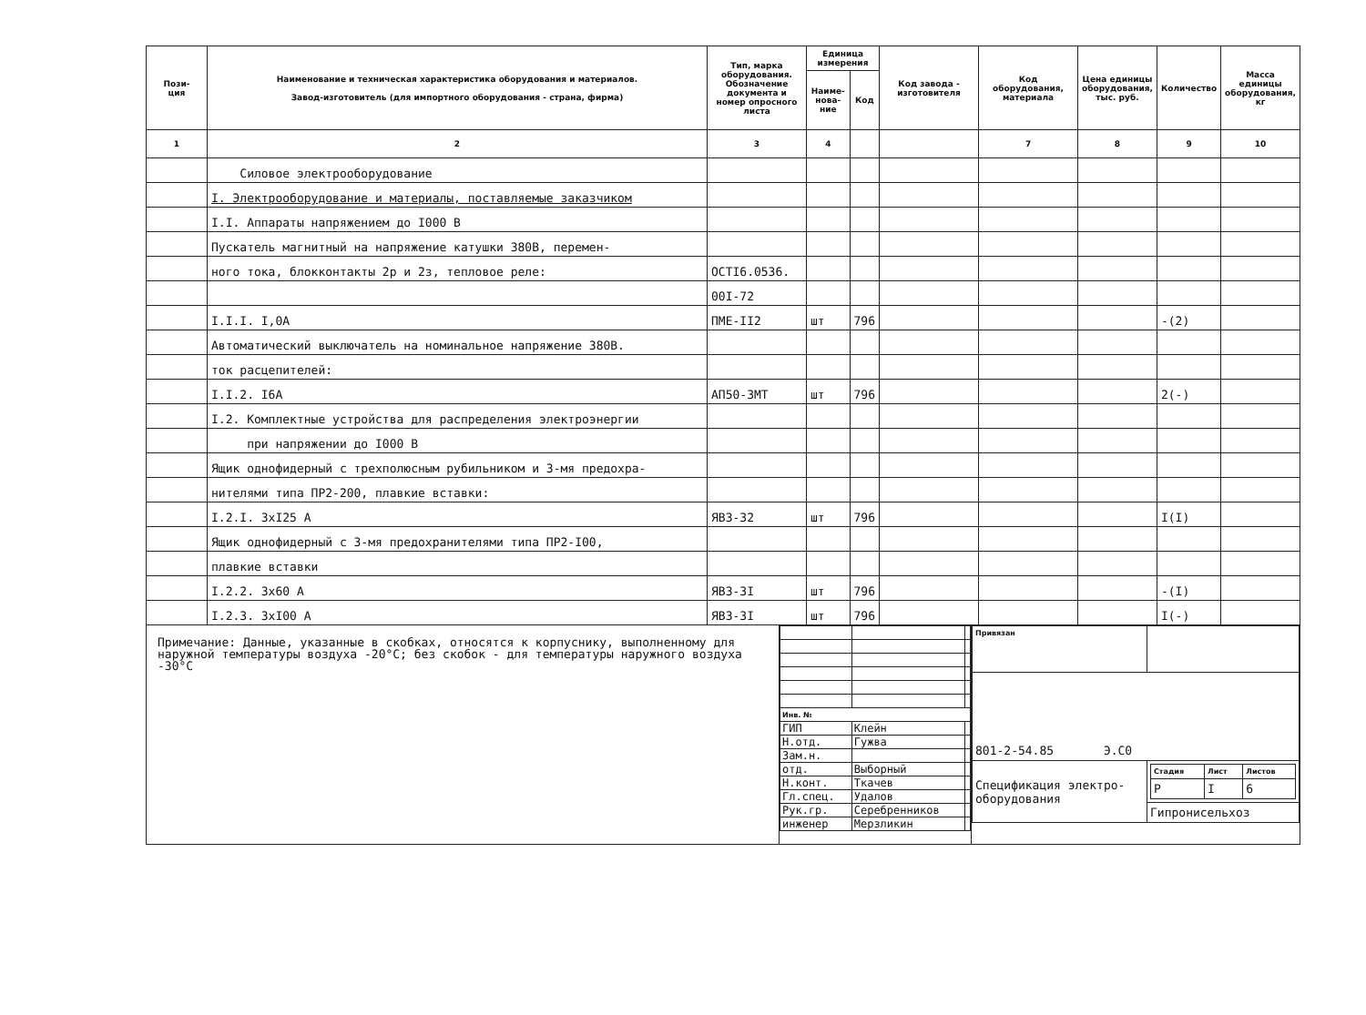| Пози- ция | Наименование и техническая характеристика оборудования и материалов. Завод-изготовитель (для импортного оборудования - страна, фирма) | Тип, марка оборудования. Обозначение документа и номер опросного листа | Единица измерения | | Код завода - изготовителя | Код оборудования, материала | Цена единицы оборудования, тыс. руб. | Количество | Масса единицы оборудования, кг |
| --- | --- | --- | --- | --- | --- | --- | --- | --- | --- |
| | | | Наиме-нова-ние | Код | | | | | |
| 1 | 2 | 3 | 4 | | | 7 | 8 | 9 | 10 |
| | Силовое электрооборудование | | | | | | | | |
| | I. Электрооборудование и материалы, поставляемые заказчиком | | | | | | | | |
| | I.I. Аппараты напряжением до I000 В | | | | | | | | |
| | Пускатель магнитный на напряжение катушки 380В, перемен- | | | | | | | | |
| | ного тока, блокконтакты 2р и 2з, тепловое реле: | ОСТI6.0536. | | | | | | | |
| | | 00I-72 | | | | | | | |
| | I.I.I. I,0А | ПМЕ-II2 | шт | 796 | | | | -(2) | |
| | Автоматический выключатель на номинальное напряжение 380В. | | | | | | | | |
| | ток расцепителей: | | | | | | | | |
| | I.I.2. I6А | АП50-3МТ | шт | 796 | | | | 2(-) | |
| | I.2. Комплектные устройства для распределения электроэнергии | | | | | | | | |
| | при напряжении до I000 В | | | | | | | | |
| | Ящик однофидерный с трехполюсным рубильником и 3-мя предохра- | | | | | | | | |
| | нителями типа ПР2-200, плавкие вставки: | | | | | | | | |
| | I.2.I. 3хI25 А | ЯВЗ-32 | шт | 796 | | | | I(I) | |
| | Ящик однофидерный с 3-мя предохранителями типа ПР2-I00, | | | | | | | | |
| | плавкие вставки | | | | | | | | |
| | I.2.2. 3х60 А | ЯВЗ-3I | шт | 796 | | | | -(I) | |
| | I.2.3. 3хI00 А | ЯВЗ-3I | шт | 796 | | | | I(-) | |
Примечание: Данные, указанные в скобках, относятся к корпуснику, выполненному для наружной температуры воздуха -20°С; без скобок - для температуры наружного воздуха -30°С
| Инв. № | | |
| ГИП | Клейн | |
| Н.отд. | Гужва | |
| Зам.н. | | |
| отд. | Выборный | |
| Н.конт. | Ткачев | |
| Гл.спец. | Удалов | |
| Рук.гр. | Серебренников | |
| инженер | Мерзликин | |
| Привязан | |
| 801-2-54.85 Э.С0 | |
| Спецификация электро- оборудования | / Стадия / Лист / Листов / / Р / I / 6 / |
| | Гипронисельхоз |